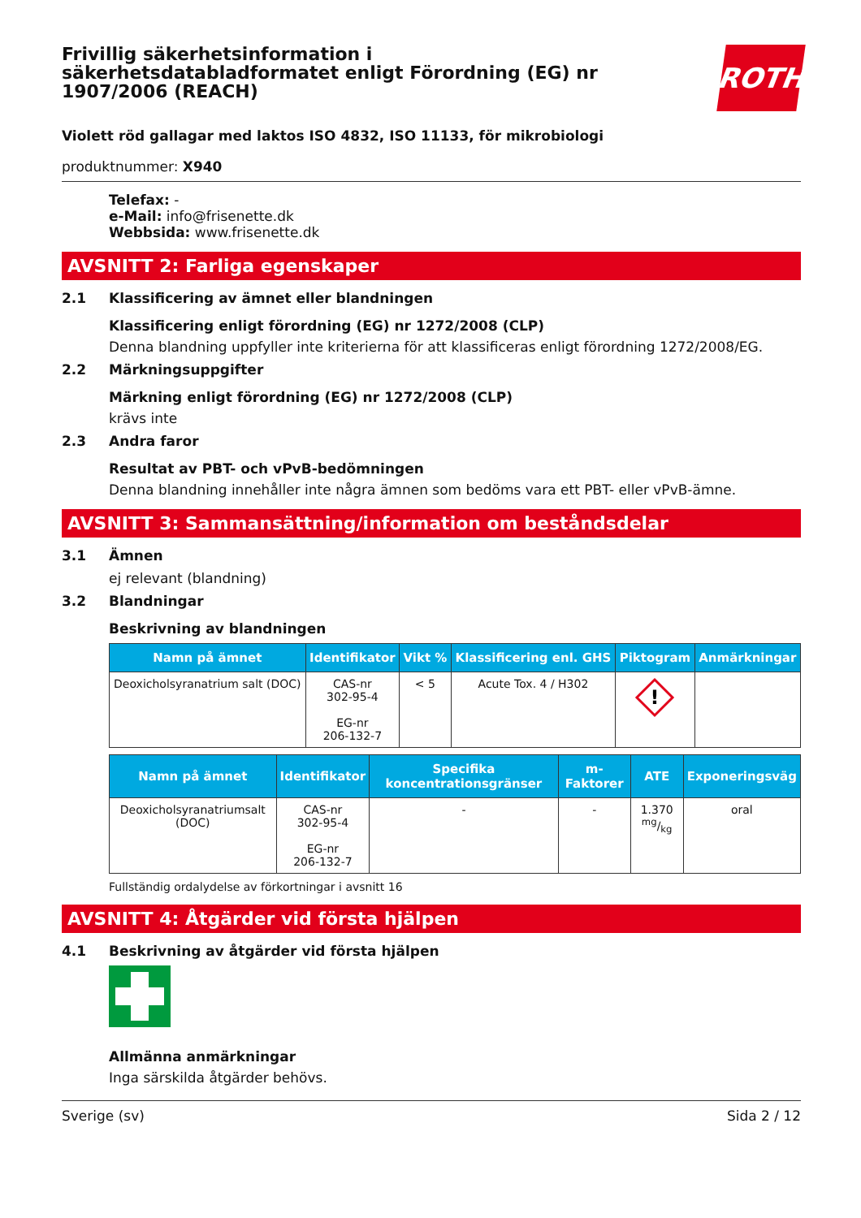Frivillig säkerhetsinformation i säkerhetsdatabladformatet enligt Förordning (EG) nr 1907/2006 (REACH)
ROTH
Violett röd gallagar med laktos ISO 4832, ISO 11133, för mikrobiologi
produktnummer: X940
Telefax: -
e-Mail: info@frisenette.dk
Webbsida: www.frisenette.dk
AVSNITT 2: Farliga egenskaper
2.1 Klassificering av ämnet eller blandningen
Klassificering enligt förordning (EG) nr 1272/2008 (CLP)
Denna blandning uppfyller inte kriterierna för att klassificeras enligt förordning 1272/2008/EG.
2.2 Märkningsuppgifter
Märkning enligt förordning (EG) nr 1272/2008 (CLP)
krävs inte
2.3 Andra faror
Resultat av PBT- och vPvB-bedömningen
Denna blandning innehåller inte några ämnen som bedöms vara ett PBT- eller vPvB-ämne.
AVSNITT 3: Sammansättning/information om beståndsdelar
3.1 Ämnen
ej relevant (blandning)
3.2 Blandningar
Beskrivning av blandningen
| Namn på ämnet | Identifikator | Vikt % | Klassificering enl. GHS | Piktogram | Anmärkningar |
| --- | --- | --- | --- | --- | --- |
| Deoxicholsyranatrium salt (DOC) | CAS-nr 302-95-4 EG-nr 206-132-7 | < 5 | Acute Tox. 4 / H302 | ! | |
| Namn på ämnet | Identifikator | Specifika koncentrationsgränser | m-Faktorer | ATE | Exponeringsväg |
| --- | --- | --- | --- | --- | --- |
| Deoxicholsyranatriumsalt (DOC) | CAS-nr 302-95-4 EG-nr 206-132-7 | - | - | 1.370 mg/kg | oral |
Fullständig ordalydelse av förkortningar i avsnitt 16
AVSNITT 4: Åtgärder vid första hjälpen
4.1 Beskrivning av åtgärder vid första hjälpen
Allmänna anmärkningar
Inga särskilda åtgärder behövs.
Sverige (sv) Sida 2 / 12